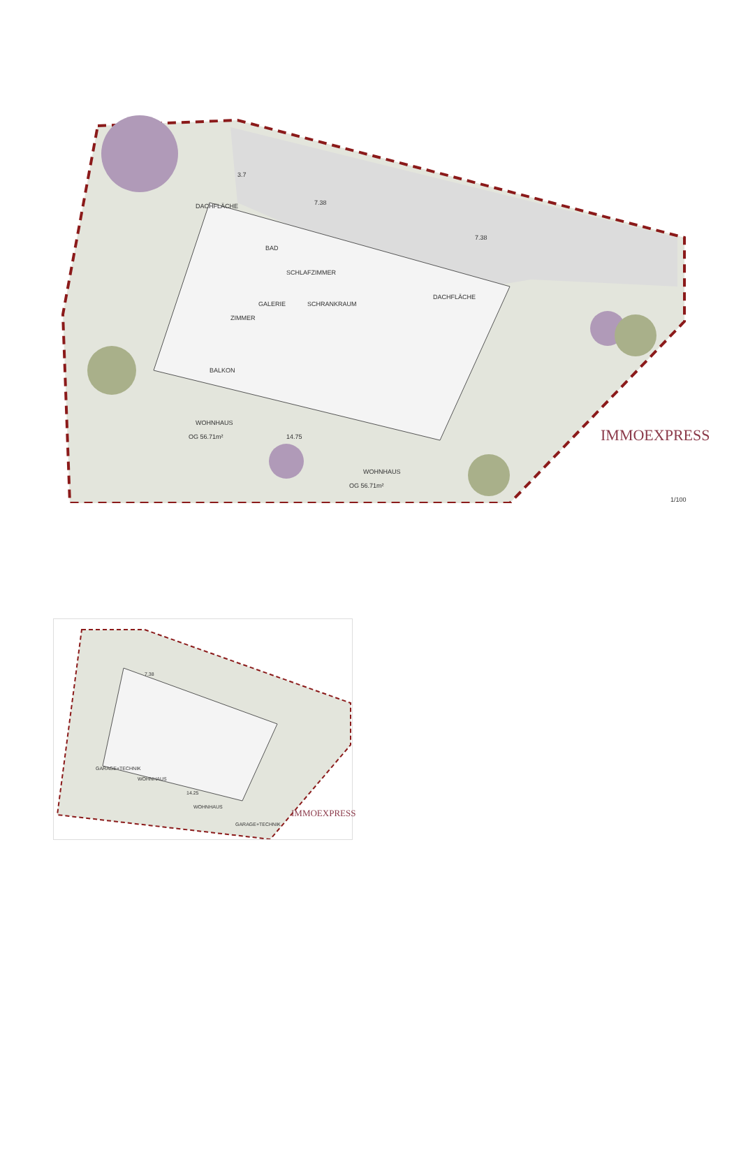3.7
7.38
SCHLAFZIMMER
BAD
GALERIE SCHRANKRAUM
ZIMMER
DACHFLÄCHE
BALKON
WOHNHAUS
OG 56.71m² 14.75
DACHFLÄCHE
7.38
WOHNHAUS
OG 56.71m²
IMMOEXPRESS
1/100
7.38
GARAGE+TECHNIK
WOHNHAUS
14.25
WOHNHAUS
GARAGE+TECHNIK
IMMOEXPRESS